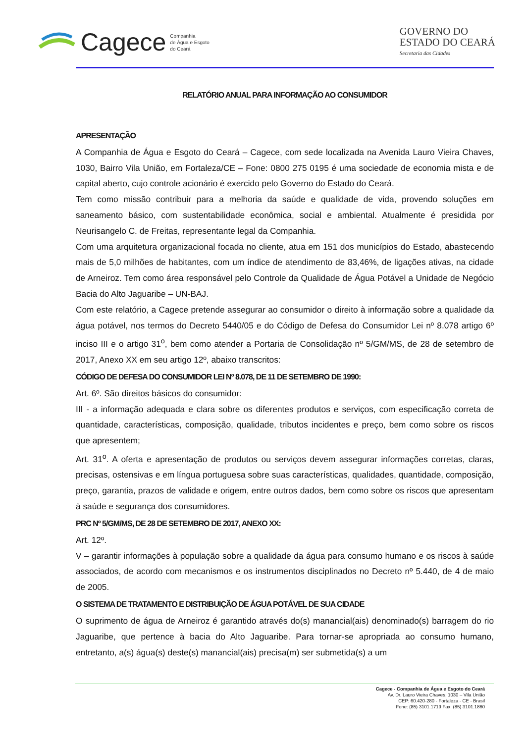Cagece Companhia
de Água e Esgoto
do Ceará
GOVERNO DO
ESTADO DO CEARÁ
Secretaria das Cidades
RELATÓRIO ANUAL PARA INFORMAÇÃO AO CONSUMIDOR
APRESENTAÇÃO
A Companhia de Água e Esgoto do Ceará – Cagece, com sede localizada na Avenida Lauro Vieira Chaves, 1030, Bairro Vila União, em Fortaleza/CE – Fone: 0800 275 0195 é uma sociedade de economia mista e de capital aberto, cujo controle acionário é exercido pelo Governo do Estado do Ceará.
Tem como missão contribuir para a melhoria da saúde e qualidade de vida, provendo soluções em saneamento básico, com sustentabilidade econômica, social e ambiental. Atualmente é presidida por Neurisangelo C. de Freitas, representante legal da Companhia.
Com uma arquitetura organizacional focada no cliente, atua em 151 dos municípios do Estado, abastecendo mais de 5,0 milhões de habitantes, com um índice de atendimento de 83,46%, de ligações ativas, na cidade de Arneiroz. Tem como área responsável pelo Controle da Qualidade de Água Potável a Unidade de Negócio Bacia do Alto Jaguaribe – UN-BAJ.
Com este relatório, a Cagece pretende assegurar ao consumidor o direito à informação sobre a qualidade da água potável, nos termos do Decreto 5440/05 e do Código de Defesa do Consumidor Lei nº 8.078 artigo 6º inciso III e o artigo 31<sup>o</sup>, bem como atender a Portaria de Consolidação nº 5/GM/MS, de 28 de setembro de 2017, Anexo XX em seu artigo 12º, abaixo transcritos:
CÓDIGO DE DEFESA DO CONSUMIDOR LEI Nº 8.078, DE 11 DE SETEMBRO DE 1990:
Art. 6º. São direitos básicos do consumidor:
III - a informação adequada e clara sobre os diferentes produtos e serviços, com especificação correta de quantidade, características, composição, qualidade, tributos incidentes e preço, bem como sobre os riscos que apresentem;
Art. 31<sup>o</sup>. A oferta e apresentação de produtos ou serviços devem assegurar informações corretas, claras, precisas, ostensivas e em língua portuguesa sobre suas características, qualidades, quantidade, composição, preço, garantia, prazos de validade e origem, entre outros dados, bem como sobre os riscos que apresentam à saúde e segurança dos consumidores.
PRC Nº 5/GM/MS, DE 28 DE SETEMBRO DE 2017, ANEXO XX:
Art. 12º.
V – garantir informações à população sobre a qualidade da água para consumo humano e os riscos à saúde associados, de acordo com mecanismos e os instrumentos disciplinados no Decreto nº 5.440, de 4 de maio de 2005.
O SISTEMA DE TRATAMENTO E DISTRIBUIÇÃO DE ÁGUA POTÁVEL DE SUA CIDADE
O suprimento de água de Arneiroz é garantido através do(s) manancial(ais) denominado(s) barragem do rio Jaguaribe, que pertence à bacia do Alto Jaguaribe. Para tornar-se apropriada ao consumo humano, entretanto, a(s) água(s) deste(s) manancial(ais) precisa(m) ser submetida(s) a um
Cagece - Companhia de Água e Esgoto do Ceará
Av. Dr. Lauro Vieira Chaves, 1030 – Vila União
CEP: 60.420-280 - Fortaleza - CE - Brasil
Fone: (85) 3101.1719 Fax: (85) 3101.1860